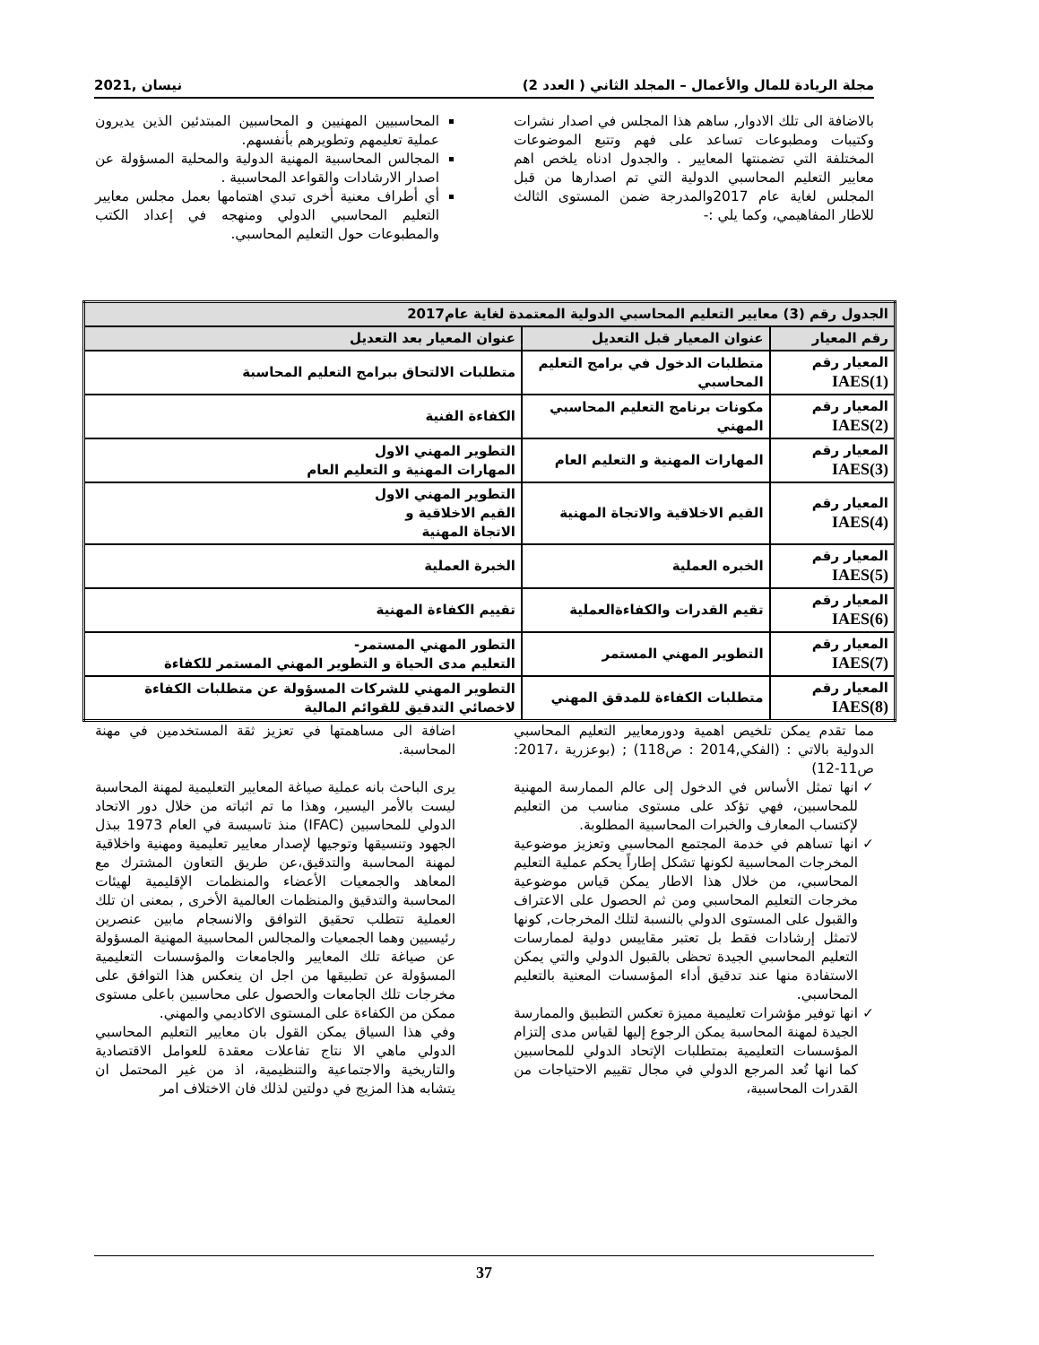مجلة الريادة للمال والأعمال – المجلد الثاني ( العدد 2) نيسان ,2021
بالاضافة الى تلك الادوار, ساهم هذا المجلس في اصدار نشرات وكتيبات ومطبوعات تساعد على فهم وتتبع الموضوعات المختلفة التي تضمنتها المعايير . والجدول ادناه يلخص اهم معايير التعليم المحاسبي الدولية التي تم اصدارها من قبل المجلس لغاية عام 2017والمدرجة ضمن المستوى الثالث للاطار المفاهيمي، وكما يلي :-
المحاسبيين المهنيين و المحاسبين المبتدئين الذين يديرون عملية تعليمهم وتطويرهم بأنفسهم.
المجالس المحاسبية المهنية الدولية والمحلية المسؤولة عن اصدار الارشادات والقواعد المحاسبية .
أي أطراف معنية أخرى تبدي اهتمامها بعمل مجلس معايير التعليم المحاسبي الدولي ومنهجه في إعداد الكتب والمطبوعات حول التعليم المحاسبي.
| الجدول رقم (3) معايير التعليم المحاسبي الدولية المعتمدة لغاية عام2017 | | |
| --- | --- | --- |
| رقم المعيار | عنوان المعيار قبل التعديل | عنوان المعيار بعد التعديل |
| المعيار رقم IAES(1) | متطلبات الدخول في برامج التعليم المحاسبي | متطلبات الالتحاق ببرامج التعليم المحاسبة |
| المعيار رقم IAES(2) | مكونات برنامج التعليم المحاسبي المهني | الكفاءة الفنية |
| المعيار رقم IAES(3) | المهارات المهنية و التعليم العام | التطوير المهني الاول المهارات المهنية و التعليم العام |
| المعيار رقم IAES(4) | القيم الاخلاقية والاتجاة المهنية | التطوير المهني الاول القيم الاخلاقية و الاتجاة المهنية |
| المعيار رقم IAES(5) | الخبره العملية | الخبرة العملية |
| المعيار رقم IAES(6) | تقيم القدرات والكفاءةالعملية | تقييم الكفاءة المهنية |
| المعيار رقم IAES(7) | التطوير المهني المستمر | التطور المهني المستمر- التعليم مدى الحياة و التطوير المهني المستمر للكفاءة |
| المعيار رقم IAES(8) | متطلبات الكفاءة للمدقق المهني | التطوير المهني للشركات المسؤولة عن متطلبات الكفاءة لاخصائي التدقيق للقوائم المالية |
مما تقدم يمكن تلخيص اهمية ودورمعايير التعليم المحاسبي الدولية بالاتي : (الفكي,2014 : ص118) ; (بوعزرية ،2017: ص11-12)
انها تمثل الأساس في الدخول إلى عالم الممارسة المهنية للمحاسبين، فهي تؤكد على مستوى مناسب من التعليم لإكتساب المعارف والخبرات المحاسبية المطلوبة.
انها تساهم في خدمة المجتمع المحاسبي وتعزيز موضوعية المخرجات المحاسبية لكونها تشكل إطاراً يحكم عملية التعليم المحاسبي، من خلال هذا الاطار يمكن قياس موضوعية مخرجات التعليم المحاسبي ومن ثم الحصول على الاعتراف والقبول على المستوى الدولي بالنسبة لتلك المخرجات, كونها لاتمثل إرشادات فقط بل تعتبر مقاييس دولية لممارسات التعليم المحاسبي الجيدة تحظى بالقبول الدولي والتي يمكن الاستفادة منها عند تدقيق أداء المؤسسات المعنية بالتعليم المحاسبي.
انها توفير مؤشرات تعليمية مميزة تعكس التطبيق والممارسة الجيدة لمهنة المحاسبة يمكن الرجوع إليها لقياس مدى إلتزام المؤسسات التعليمية بمتطلبات الإتحاد الدولي للمحاسبين كما انها تُعد المرجع الدولي في مجال تقييم الاحتياجات من القدرات المحاسبية،
اضافة الى مساهمتها في تعزيز ثقة المستخدمين في مهنة المحاسبة.
يرى الباحث بانه عملية صياغة المعايير التعليمية لمهنة المحاسبة ليست بالأمر اليسير، وهذا ما تم اثباته من خلال دور الاتحاد الدولي للمحاسبين (IFAC) منذ تاسيسة في العام 1973 ببذل الجهود وتنسيقها وتوجيها لإصدار معايير تعليمية ومهنية واخلاقية لمهنة المحاسبة والتدقيق،عن طريق التعاون المشترك مع المعاهد والجمعيات الأعضاء والمنظمات الإقليمية لهيئات المحاسبة والتدقيق والمنظمات العالمية الأخرى , بمعنى ان تلك العملية تتطلب تحقيق التوافق والانسجام مابين عنصرين رئيسيين وهما الجمعيات والمجالس المحاسبية المهنية المسؤولة عن صياغة تلك المعايير والجامعات والمؤسسات التعليمية المسؤولة عن تطبيقها من اجل ان ينعكس هذا التوافق على مخرجات تلك الجامعات والحصول على محاسبين باعلى مستوى ممكن من الكفاءة على المستوى الاكاديمي والمهني.
وفي هذا السياق يمكن القول بان معايير التعليم المحاسبي الدولي ماهي الا نتاج تفاعلات معقدة للعوامل الاقتصادية والتاريخية والاجتماعية والتنظيمية، اذ من غير المحتمل ان يتشابه هذا المزيج في دولتين لذلك فان الاختلاف امر
37